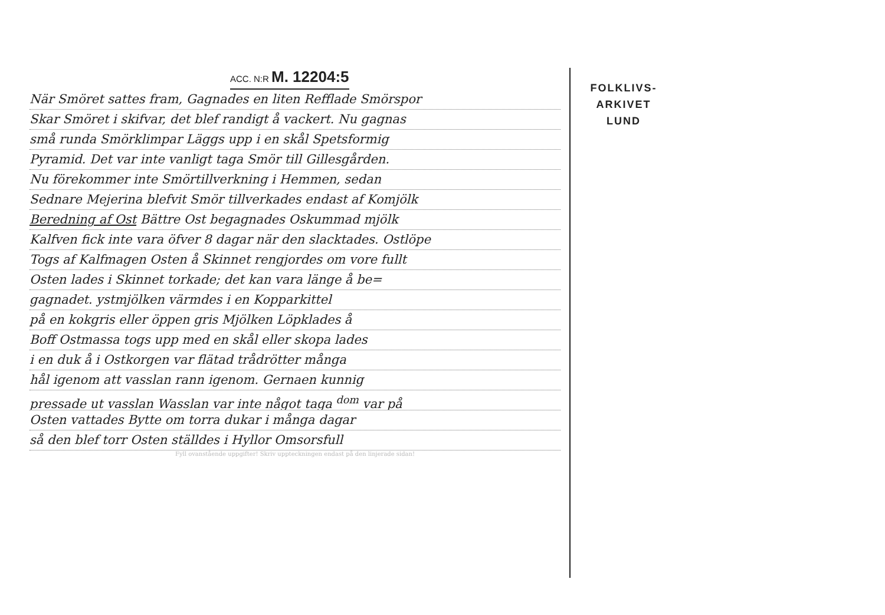ACC. N:R M. 12204:5
När Smöret sattes fram, Gagnades en liten Refflade Smörspor
Skar Smöret i skifvar, det blef randigt å vackert. Nu gagnas
små runda Smörklimpar Läggs upp i en skål Spetsformig
Pyramid. Det var inte vanligt taga Smör till Gillesgården.
Nu förekommer inte Smörtillverkning i Hemmen, sedan
Sednare Mejerina blefvit Smör tillverkades endast af Komjölk
Beredning af Ost Bättre Ost begagnades Oskummad mjölk
Kalfven fick inte vara öfver 8 dagar när den slacktades. Ostlöpe
Togs af Kalfmagen Osten å Skinnet rengjordes om vore fullt
Osten lades i Skinnet torkade; det kan vara länge å be=
gagnadet. ystmjölken värmdes i en Kopparkittel
på en kokgris eller öppen gris Mjölken Löpklades å
Boff Ostmassa togs upp med en skål eller skopa lades
i en duk å i Ostkorgen var flätad trådrötter många
hål igenom att vasslan rann igenom. Gernaen kunnig
pressade ut vasslan Wasslan var inte något taga <sup>dom</sup> var på
Osten vattades Bytte om torra dukar i många dagar
så den blef torr Osten ställdes i Hyllor Omsorsfull
Fyll ovanstående uppgifter! Skriv uppteckningen endast på den linjerade sidan!
FOLKLIVS-
ARKIVET
LUND